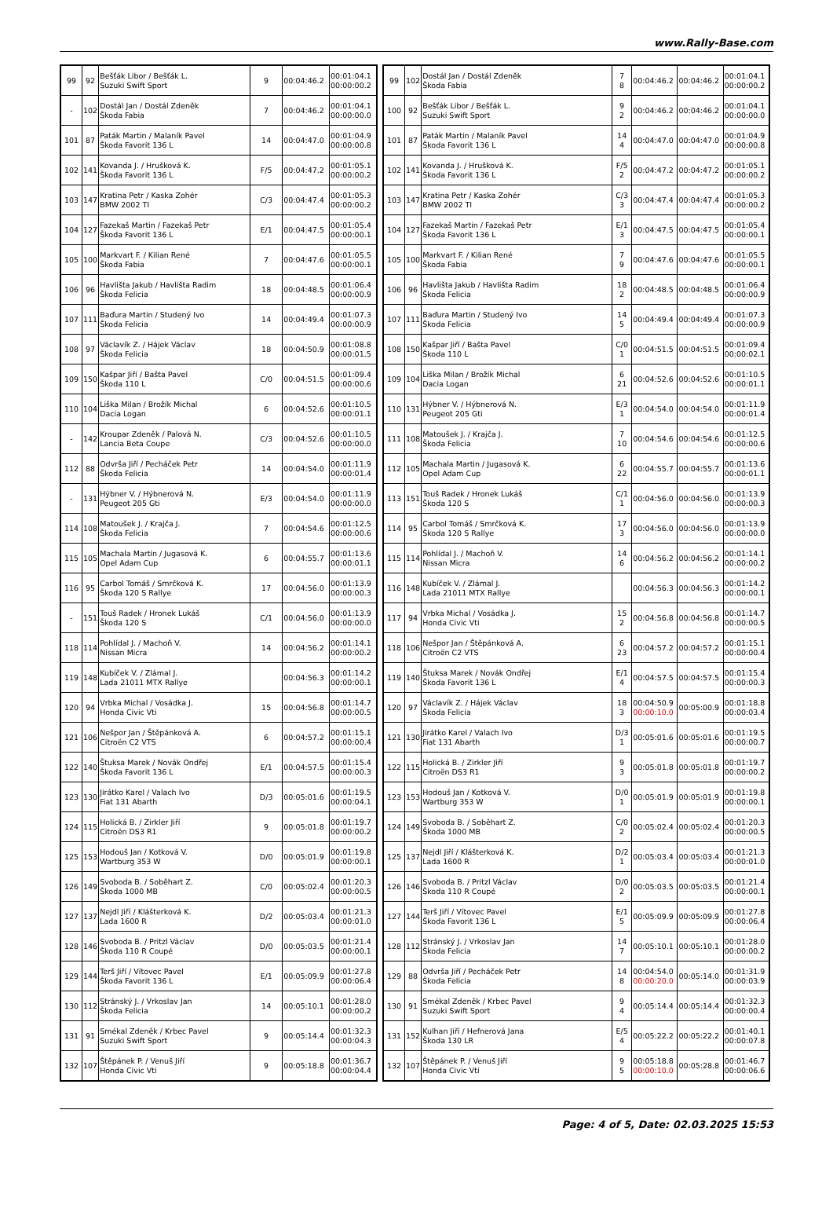www.Rally-Base.com
| 99 | 92 | Bešťák Libor / Bešťák L. Suzuki Swift Sport | 9 | 00:04:46.2 | 00:01:04.1 00:00:00.2 |
| - | 102 | Dostál Jan / Dostál Zdeněk Škoda Fabia | 7 | 00:04:46.2 | 00:01:04.1 00:00:00.0 |
| 101 | 87 | Paták Martin / Malaník Pavel Škoda Favorit 136 L | 14 | 00:04:47.0 | 00:01:04.9 00:00:00.8 |
| 102 | 141 | Kovanda J. / Hrušková K. Škoda Favorit 136 L | F/5 | 00:04:47.2 | 00:01:05.1 00:00:00.2 |
| 103 | 147 | Kratina Petr / Kaska Zohér BMW 2002 TI | C/3 | 00:04:47.4 | 00:01:05.3 00:00:00.2 |
| 104 | 127 | Fazekaš Martin / Fazekaš Petr Škoda Favorit 136 L | E/1 | 00:04:47.5 | 00:01:05.4 00:00:00.1 |
| 105 | 100 | Markvart F. / Kilian René Škoda Fabia | 7 | 00:04:47.6 | 00:01:05.5 00:00:00.1 |
| 106 | 96 | Havlišta Jakub / Havlišta Radim Škoda Felicia | 18 | 00:04:48.5 | 00:01:06.4 00:00:00.9 |
| 107 | 111 | Baďura Martin / Studený Ivo Škoda Felicia | 14 | 00:04:49.4 | 00:01:07.3 00:00:00.9 |
| 108 | 97 | Václavík Z. / Hájek Václav Škoda Felicia | 18 | 00:04:50.9 | 00:01:08.8 00:00:01.5 |
| 109 | 150 | Kašpar Jiří / Bašta Pavel Škoda 110 L | C/0 | 00:04:51.5 | 00:01:09.4 00:00:00.6 |
| 110 | 104 | Liška Milan / Brožík Michal Dacia Logan | 6 | 00:04:52.6 | 00:01:10.5 00:00:01.1 |
| - | 142 | Kroupar Zdeněk / Palová N. Lancia Beta Coupe | C/3 | 00:04:52.6 | 00:01:10.5 00:00:00.0 |
| 112 | 88 | Odvrša Jiří / Pecháček Petr Škoda Felicia | 14 | 00:04:54.0 | 00:01:11.9 00:00:01.4 |
| - | 131 | Hýbner V. / Hýbnerová N. Peugeot 205 Gti | E/3 | 00:04:54.0 | 00:01:11.9 00:00:00.0 |
| 114 | 108 | Matoušek J. / Krajča J. Škoda Felicia | 7 | 00:04:54.6 | 00:01:12.5 00:00:00.6 |
| 115 | 105 | Machala Martin / Jugasová K. Opel Adam Cup | 6 | 00:04:55.7 | 00:01:13.6 00:00:01.1 |
| 116 | 95 | Carbol Tomáš / Smrčková K. Škoda 120 S Rallye | 17 | 00:04:56.0 | 00:01:13.9 00:00:00.3 |
| - | 151 | Touš Radek / Hronek Lukáš Škoda 120 S | C/1 | 00:04:56.0 | 00:01:13.9 00:00:00.0 |
| 118 | 114 | Pohlídal J. / Machoň V. Nissan Micra | 14 | 00:04:56.2 | 00:01:14.1 00:00:00.2 |
| 119 | 148 | Kubíček V. / Zlámal J. Lada 21011 MTX Rallye | | 00:04:56.3 | 00:01:14.2 00:00:00.1 |
| 120 | 94 | Vrbka Michal / Vosádka J. Honda Civic Vti | 15 | 00:04:56.8 | 00:01:14.7 00:00:00.5 |
| 121 | 106 | Nešpor Jan / Štěpánková A. Citroën C2 VTS | 6 | 00:04:57.2 | 00:01:15.1 00:00:00.4 |
| 122 | 140 | Štuksa Marek / Novák Ondřej Škoda Favorit 136 L | E/1 | 00:04:57.5 | 00:01:15.4 00:00:00.3 |
| 123 | 130 | Jirátko Karel / Valach Ivo Fiat 131 Abarth | D/3 | 00:05:01.6 | 00:01:19.5 00:00:04.1 |
| 124 | 115 | Holická B. / Zirkler Jiří Citroën DS3 R1 | 9 | 00:05:01.8 | 00:01:19.7 00:00:00.2 |
| 125 | 153 | Hodouš Jan / Kotková V. Wartburg 353 W | D/0 | 00:05:01.9 | 00:01:19.8 00:00:00.1 |
| 126 | 149 | Svoboda B. / Soběhart Z. Škoda 1000 MB | C/0 | 00:05:02.4 | 00:01:20.3 00:00:00.5 |
| 127 | 137 | Nejdl Jiří / Klášterková K. Lada 1600 R | D/2 | 00:05:03.4 | 00:01:21.3 00:00:01.0 |
| 128 | 146 | Svoboda B. / Pritzl Václav Škoda 110 R Coupé | D/0 | 00:05:03.5 | 00:01:21.4 00:00:00.1 |
| 129 | 144 | Terš Jiří / Vítovec Pavel Škoda Favorit 136 L | E/1 | 00:05:09.9 | 00:01:27.8 00:00:06.4 |
| 130 | 112 | Stránský J. / Vrkoslav Jan Škoda Felicia | 14 | 00:05:10.1 | 00:01:28.0 00:00:00.2 |
| 131 | 91 | Smékal Zdeněk / Krbec Pavel Suzuki Swift Sport | 9 | 00:05:14.4 | 00:01:32.3 00:00:04.3 |
| 132 | 107 | Štěpánek P. / Venuš Jiří Honda Civic Vti | 9 | 00:05:18.8 | 00:01:36.7 00:00:04.4 |
| 99 | 102 | Dostál Jan / Dostál Zdeněk Škoda Fabia | 7 8 | 00:04:46.2 | 00:04:46.2 | 00:01:04.1 00:00:00.2 |
| 100 | 92 | Bešťák Libor / Bešťák L. Suzuki Swift Sport | 9 2 | 00:04:46.2 | 00:04:46.2 | 00:01:04.1 00:00:00.0 |
| 101 | 87 | Paták Martin / Malaník Pavel Škoda Favorit 136 L | 14 4 | 00:04:47.0 | 00:04:47.0 | 00:01:04.9 00:00:00.8 |
| 102 | 141 | Kovanda J. / Hrušková K. Škoda Favorit 136 L | F/5 2 | 00:04:47.2 | 00:04:47.2 | 00:01:05.1 00:00:00.2 |
| 103 | 147 | Kratina Petr / Kaska Zohér BMW 2002 TI | C/3 3 | 00:04:47.4 | 00:04:47.4 | 00:01:05.3 00:00:00.2 |
| 104 | 127 | Fazekaš Martin / Fazekaš Petr Škoda Favorit 136 L | E/1 3 | 00:04:47.5 | 00:04:47.5 | 00:01:05.4 00:00:00.1 |
| 105 | 100 | Markvart F. / Kilian René Škoda Fabia | 7 9 | 00:04:47.6 | 00:04:47.6 | 00:01:05.5 00:00:00.1 |
| 106 | 96 | Havlišta Jakub / Havlišta Radim Škoda Felicia | 18 2 | 00:04:48.5 | 00:04:48.5 | 00:01:06.4 00:00:00.9 |
| 107 | 111 | Baďura Martin / Studený Ivo Škoda Felicia | 14 5 | 00:04:49.4 | 00:04:49.4 | 00:01:07.3 00:00:00.9 |
| 108 | 150 | Kašpar Jiří / Bašta Pavel Škoda 110 L | C/0 1 | 00:04:51.5 | 00:04:51.5 | 00:01:09.4 00:00:02.1 |
| 109 | 104 | Liška Milan / Brožík Michal Dacia Logan | 6 21 | 00:04:52.6 | 00:04:52.6 | 00:01:10.5 00:00:01.1 |
| 110 | 131 | Hýbner V. / Hýbnerová N. Peugeot 205 Gti | E/3 1 | 00:04:54.0 | 00:04:54.0 | 00:01:11.9 00:00:01.4 |
| 111 | 108 | Matoušek J. / Krajča J. Škoda Felicia | 7 10 | 00:04:54.6 | 00:04:54.6 | 00:01:12.5 00:00:00.6 |
| 112 | 105 | Machala Martin / Jugasová K. Opel Adam Cup | 6 22 | 00:04:55.7 | 00:04:55.7 | 00:01:13.6 00:00:01.1 |
| 113 | 151 | Touš Radek / Hronek Lukáš Škoda 120 S | C/1 1 | 00:04:56.0 | 00:04:56.0 | 00:01:13.9 00:00:00.3 |
| 114 | 95 | Carbol Tomáš / Smrčková K. Škoda 120 S Rallye | 17 3 | 00:04:56.0 | 00:04:56.0 | 00:01:13.9 00:00:00.0 |
| 115 | 114 | Pohlídal J. / Machoň V. Nissan Micra | 14 6 | 00:04:56.2 | 00:04:56.2 | 00:01:14.1 00:00:00.2 |
| 116 | 148 | Kubíček V. / Zlámal J. Lada 21011 MTX Rallye | | 00:04:56.3 | 00:04:56.3 | 00:01:14.2 00:00:00.1 |
| 117 | 94 | Vrbka Michal / Vosádka J. Honda Civic Vti | 15 2 | 00:04:56.8 | 00:04:56.8 | 00:01:14.7 00:00:00.5 |
| 118 | 106 | Nešpor Jan / Štěpánková A. Citroën C2 VTS | 6 23 | 00:04:57.2 | 00:04:57.2 | 00:01:15.1 00:00:00.4 |
| 119 | 140 | Štuksa Marek / Novák Ondřej Škoda Favorit 136 L | E/1 4 | 00:04:57.5 | 00:04:57.5 | 00:01:15.4 00:00:00.3 |
| 120 | 97 | Václavík Z. / Hájek Václav Škoda Felicia | 18 3 | 00:04:50.9 00:00:10.0 | 00:05:00.9 | 00:01:18.8 00:00:03.4 |
| 121 | 130 | Jirátko Karel / Valach Ivo Fiat 131 Abarth | D/3 1 | 00:05:01.6 | 00:05:01.6 | 00:01:19.5 00:00:00.7 |
| 122 | 115 | Holická B. / Zirkler Jiří Citroën DS3 R1 | 9 3 | 00:05:01.8 | 00:05:01.8 | 00:01:19.7 00:00:00.2 |
| 123 | 153 | Hodouš Jan / Kotková V. Wartburg 353 W | D/0 1 | 00:05:01.9 | 00:05:01.9 | 00:01:19.8 00:00:00.1 |
| 124 | 149 | Svoboda B. / Soběhart Z. Škoda 1000 MB | C/0 2 | 00:05:02.4 | 00:05:02.4 | 00:01:20.3 00:00:00.5 |
| 125 | 137 | Nejdl Jiří / Klášterková K. Lada 1600 R | D/2 1 | 00:05:03.4 | 00:05:03.4 | 00:01:21.3 00:00:01.0 |
| 126 | 146 | Svoboda B. / Pritzl Václav Škoda 110 R Coupé | D/0 2 | 00:05:03.5 | 00:05:03.5 | 00:01:21.4 00:00:00.1 |
| 127 | 144 | Terš Jiří / Vítovec Pavel Škoda Favorit 136 L | E/1 5 | 00:05:09.9 | 00:05:09.9 | 00:01:27.8 00:00:06.4 |
| 128 | 112 | Stránský J. / Vrkoslav Jan Škoda Felicia | 14 7 | 00:05:10.1 | 00:05:10.1 | 00:01:28.0 00:00:00.2 |
| 129 | 88 | Odvrša Jiří / Pecháček Petr Škoda Felicia | 14 8 | 00:04:54.0 00:00:20.0 | 00:05:14.0 | 00:01:31.9 00:00:03.9 |
| 130 | 91 | Smékal Zdeněk / Krbec Pavel Suzuki Swift Sport | 9 4 | 00:05:14.4 | 00:05:14.4 | 00:01:32.3 00:00:00.4 |
| 131 | 152 | Kulhan Jiří / Hefnerová Jana Škoda 130 LR | E/5 4 | 00:05:22.2 | 00:05:22.2 | 00:01:40.1 00:00:07.8 |
| 132 | 107 | Štěpánek P. / Venuš Jiří Honda Civic Vti | 9 5 | 00:05:18.8 00:00:10.0 | 00:05:28.8 | 00:01:46.7 00:00:06.6 |
Page: 4 of 5, Date: 02.03.2025 15:53